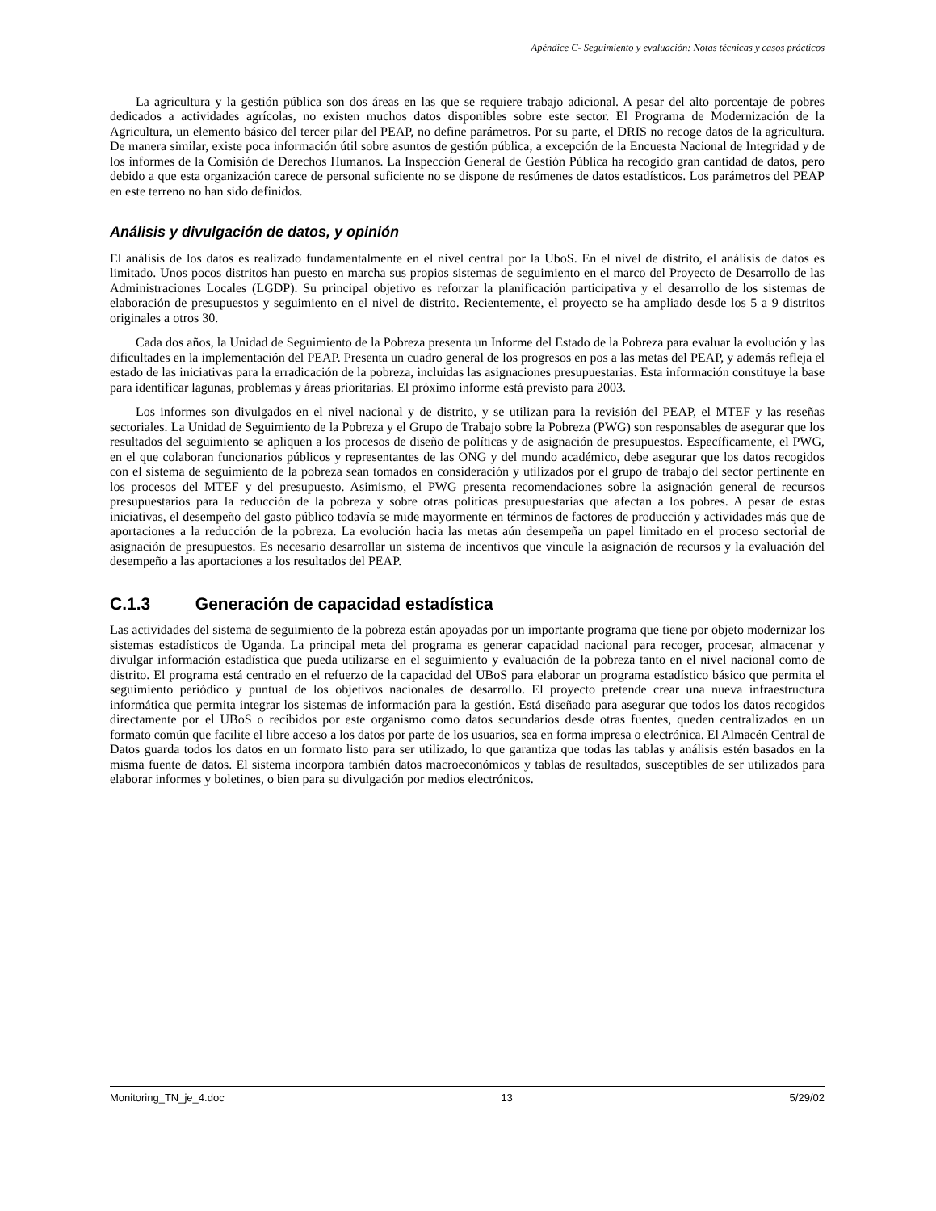Apéndice C- Seguimiento y evaluación: Notas técnicas y casos prácticos
La agricultura y la gestión pública son dos áreas en las que se requiere trabajo adicional. A pesar del alto porcentaje de pobres dedicados a actividades agrícolas, no existen muchos datos disponibles sobre este sector. El Programa de Modernización de la Agricultura, un elemento básico del tercer pilar del PEAP, no define parámetros. Por su parte, el DRIS no recoge datos de la agricultura. De manera similar, existe poca información útil sobre asuntos de gestión pública, a excepción de la Encuesta Nacional de Integridad y de los informes de la Comisión de Derechos Humanos. La Inspección General de Gestión Pública ha recogido gran cantidad de datos, pero debido a que esta organización carece de personal suficiente no se dispone de resúmenes de datos estadísticos. Los parámetros del PEAP en este terreno no han sido definidos.
Análisis y divulgación de datos, y opinión
El análisis de los datos es realizado fundamentalmente en el nivel central por la UboS. En el nivel de distrito, el análisis de datos es limitado. Unos pocos distritos han puesto en marcha sus propios sistemas de seguimiento en el marco del Proyecto de Desarrollo de las Administraciones Locales (LGDP). Su principal objetivo es reforzar la planificación participativa y el desarrollo de los sistemas de elaboración de presupuestos y seguimiento en el nivel de distrito. Recientemente, el proyecto se ha ampliado desde los 5 a 9 distritos originales a otros 30.
Cada dos años, la Unidad de Seguimiento de la Pobreza presenta un Informe del Estado de la Pobreza para evaluar la evolución y las dificultades en la implementación del PEAP. Presenta un cuadro general de los progresos en pos a las metas del PEAP, y además refleja el estado de las iniciativas para la erradicación de la pobreza, incluidas las asignaciones presupuestarias. Esta información constituye la base para identificar lagunas, problemas y áreas prioritarias. El próximo informe está previsto para 2003.
Los informes son divulgados en el nivel nacional y de distrito, y se utilizan para la revisión del PEAP, el MTEF y las reseñas sectoriales. La Unidad de Seguimiento de la Pobreza y el Grupo de Trabajo sobre la Pobreza (PWG) son responsables de asegurar que los resultados del seguimiento se apliquen a los procesos de diseño de políticas y de asignación de presupuestos. Específicamente, el PWG, en el que colaboran funcionarios públicos y representantes de las ONG y del mundo académico, debe asegurar que los datos recogidos con el sistema de seguimiento de la pobreza sean tomados en consideración y utilizados por el grupo de trabajo del sector pertinente en los procesos del MTEF y del presupuesto. Asimismo, el PWG presenta recomendaciones sobre la asignación general de recursos presupuestarios para la reducción de la pobreza y sobre otras políticas presupuestarias que afectan a los pobres. A pesar de estas iniciativas, el desempeño del gasto público todavía se mide mayormente en términos de factores de producción y actividades más que de aportaciones a la reducción de la pobreza. La evolución hacia las metas aún desempeña un papel limitado en el proceso sectorial de asignación de presupuestos. Es necesario desarrollar un sistema de incentivos que vincule la asignación de recursos y la evaluación del desempeño a las aportaciones a los resultados del PEAP.
C.1.3 Generación de capacidad estadística
Las actividades del sistema de seguimiento de la pobreza están apoyadas por un importante programa que tiene por objeto modernizar los sistemas estadísticos de Uganda. La principal meta del programa es generar capacidad nacional para recoger, procesar, almacenar y divulgar información estadística que pueda utilizarse en el seguimiento y evaluación de la pobreza tanto en el nivel nacional como de distrito. El programa está centrado en el refuerzo de la capacidad del UBoS para elaborar un programa estadístico básico que permita el seguimiento periódico y puntual de los objetivos nacionales de desarrollo. El proyecto pretende crear una nueva infraestructura informática que permita integrar los sistemas de información para la gestión. Está diseñado para asegurar que todos los datos recogidos directamente por el UBoS o recibidos por este organismo como datos secundarios desde otras fuentes, queden centralizados en un formato común que facilite el libre acceso a los datos por parte de los usuarios, sea en forma impresa o electrónica. El Almacén Central de Datos guarda todos los datos en un formato listo para ser utilizado, lo que garantiza que todas las tablas y análisis estén basados en la misma fuente de datos. El sistema incorpora también datos macroeconómicos y tablas de resultados, susceptibles de ser utilizados para elaborar informes y boletines, o bien para su divulgación por medios electrónicos.
Monitoring_TN_je_4.doc 13 5/29/02